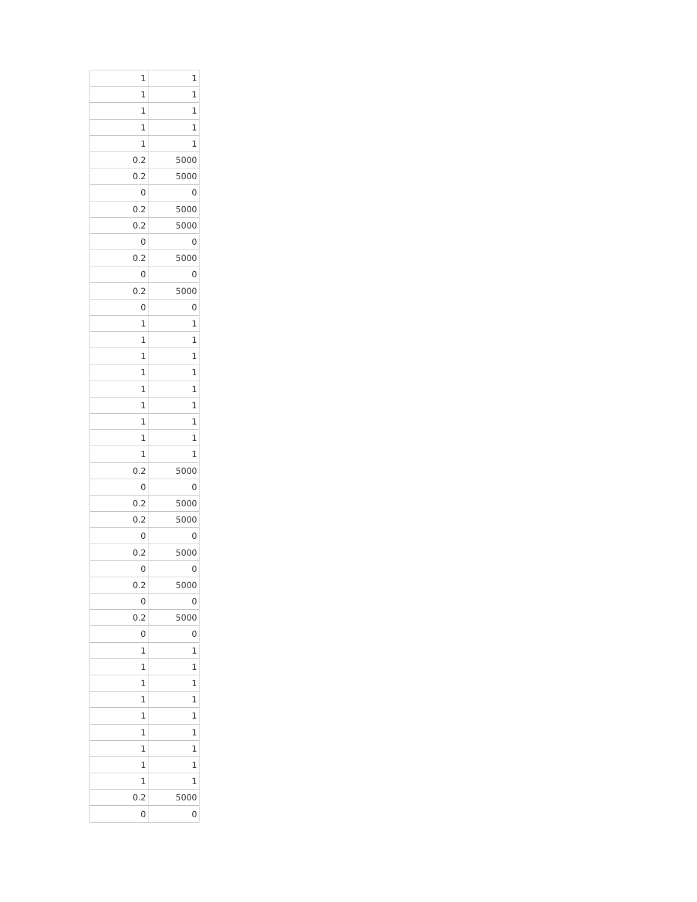| 1 | 1 |
| 1 | 1 |
| 1 | 1 |
| 1 | 1 |
| 1 | 1 |
| 0.2 | 5000 |
| 0.2 | 5000 |
| 0 | 0 |
| 0.2 | 5000 |
| 0.2 | 5000 |
| 0 | 0 |
| 0.2 | 5000 |
| 0 | 0 |
| 0.2 | 5000 |
| 0 | 0 |
| 1 | 1 |
| 1 | 1 |
| 1 | 1 |
| 1 | 1 |
| 1 | 1 |
| 1 | 1 |
| 1 | 1 |
| 1 | 1 |
| 1 | 1 |
| 0.2 | 5000 |
| 0 | 0 |
| 0.2 | 5000 |
| 0.2 | 5000 |
| 0 | 0 |
| 0.2 | 5000 |
| 0 | 0 |
| 0.2 | 5000 |
| 0 | 0 |
| 0.2 | 5000 |
| 0 | 0 |
| 1 | 1 |
| 1 | 1 |
| 1 | 1 |
| 1 | 1 |
| 1 | 1 |
| 1 | 1 |
| 1 | 1 |
| 1 | 1 |
| 1 | 1 |
| 0.2 | 5000 |
| 0 | 0 |